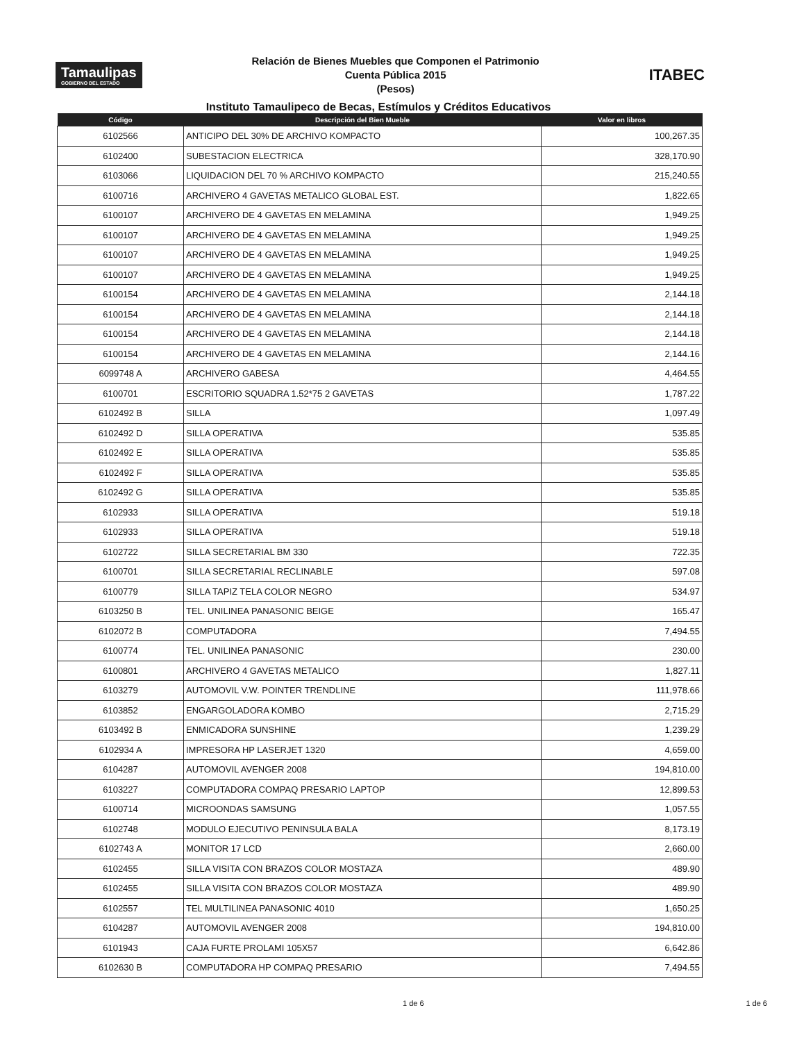Tamaulipas
GOBIERNO DEL ESTADO
Relación de Bienes Muebles que Componen el Patrimonio
Cuenta Pública 2015
(Pesos)
ITABEC
Instituto Tamaulipeco de Becas, Estímulos y Créditos Educativos
| Código | Descripción del Bien Mueble | Valor en libros |
| --- | --- | --- |
| 6102566 | ANTICIPO DEL 30% DE ARCHIVO KOMPACTO | 100,267.35 |
| 6102400 | SUBESTACION ELECTRICA | 328,170.90 |
| 6103066 | LIQUIDACION DEL 70 % ARCHIVO KOMPACTO | 215,240.55 |
| 6100716 | ARCHIVERO 4 GAVETAS METALICO GLOBAL EST. | 1,822.65 |
| 6100107 | ARCHIVERO DE 4 GAVETAS EN MELAMINA | 1,949.25 |
| 6100107 | ARCHIVERO DE 4 GAVETAS EN MELAMINA | 1,949.25 |
| 6100107 | ARCHIVERO DE 4 GAVETAS EN MELAMINA | 1,949.25 |
| 6100107 | ARCHIVERO DE 4 GAVETAS EN MELAMINA | 1,949.25 |
| 6100154 | ARCHIVERO DE 4 GAVETAS EN MELAMINA | 2,144.18 |
| 6100154 | ARCHIVERO DE 4 GAVETAS EN MELAMINA | 2,144.18 |
| 6100154 | ARCHIVERO DE 4 GAVETAS EN MELAMINA | 2,144.18 |
| 6100154 | ARCHIVERO DE 4 GAVETAS EN MELAMINA | 2,144.16 |
| 6099748 A | ARCHIVERO GABESA | 4,464.55 |
| 6100701 | ESCRITORIO SQUADRA 1.52*75 2 GAVETAS | 1,787.22 |
| 6102492 B | SILLA | 1,097.49 |
| 6102492 D | SILLA OPERATIVA | 535.85 |
| 6102492 E | SILLA OPERATIVA | 535.85 |
| 6102492 F | SILLA OPERATIVA | 535.85 |
| 6102492 G | SILLA OPERATIVA | 535.85 |
| 6102933 | SILLA OPERATIVA | 519.18 |
| 6102933 | SILLA OPERATIVA | 519.18 |
| 6102722 | SILLA SECRETARIAL BM 330 | 722.35 |
| 6100701 | SILLA SECRETARIAL RECLINABLE | 597.08 |
| 6100779 | SILLA TAPIZ TELA COLOR NEGRO | 534.97 |
| 6103250 B | TEL. UNILINEA PANASONIC BEIGE | 165.47 |
| 6102072 B | COMPUTADORA | 7,494.55 |
| 6100774 | TEL. UNILINEA PANASONIC | 230.00 |
| 6100801 | ARCHIVERO 4 GAVETAS METALICO | 1,827.11 |
| 6103279 | AUTOMOVIL V.W. POINTER TRENDLINE | 111,978.66 |
| 6103852 | ENGARGOLADORA KOMBO | 2,715.29 |
| 6103492 B | ENMICADORA SUNSHINE | 1,239.29 |
| 6102934 A | IMPRESORA HP LASERJET 1320 | 4,659.00 |
| 6104287 | AUTOMOVIL AVENGER 2008 | 194,810.00 |
| 6103227 | COMPUTADORA COMPAQ PRESARIO LAPTOP | 12,899.53 |
| 6100714 | MICROONDAS SAMSUNG | 1,057.55 |
| 6102748 | MODULO EJECUTIVO PENINSULA BALA | 8,173.19 |
| 6102743 A | MONITOR 17 LCD | 2,660.00 |
| 6102455 | SILLA VISITA CON BRAZOS COLOR MOSTAZA | 489.90 |
| 6102455 | SILLA VISITA CON BRAZOS COLOR MOSTAZA | 489.90 |
| 6102557 | TEL MULTILINEA PANASONIC 4010 | 1,650.25 |
| 6104287 | AUTOMOVIL AVENGER 2008 | 194,810.00 |
| 6101943 | CAJA FURTE PROLAMI 105X57 | 6,642.86 |
| 6102630 B | COMPUTADORA HP COMPAQ PRESARIO | 7,494.55 |
1 de 6 1 de 6